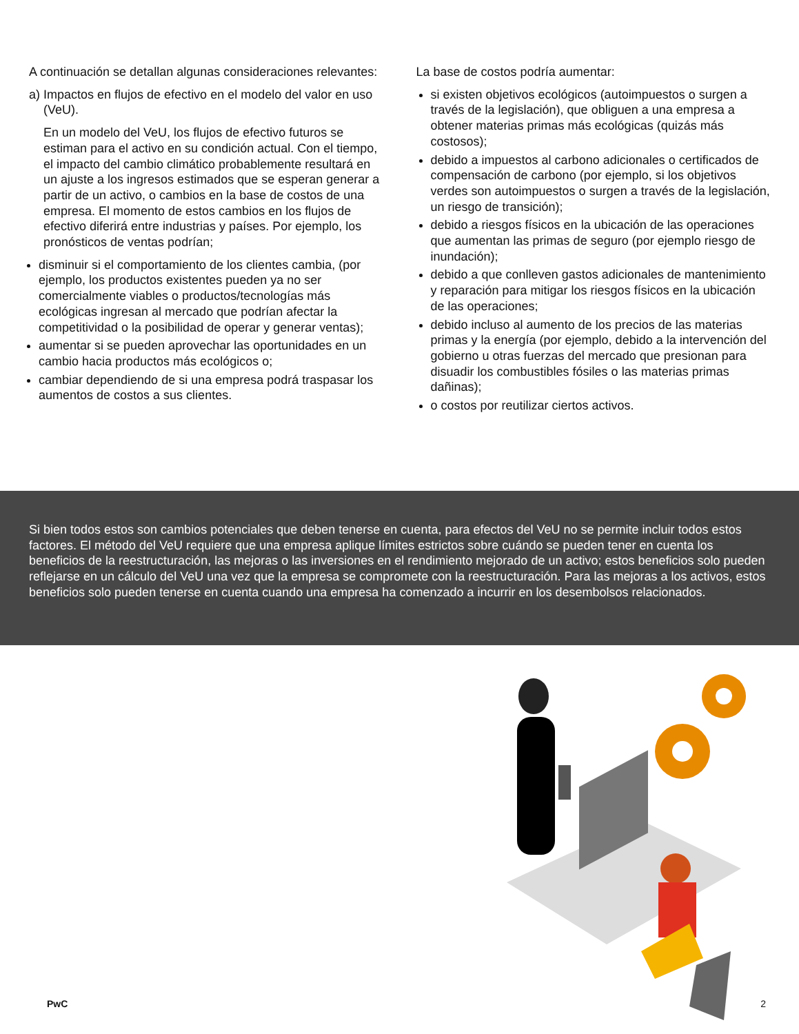A continuación se detallan algunas consideraciones relevantes:
a) Impactos en flujos de efectivo en el modelo del valor en uso (VeU).
En un modelo del VeU, los flujos de efectivo futuros se estiman para el activo en su condición actual. Con el tiempo, el impacto del cambio climático probablemente resultará en un ajuste a los ingresos estimados que se esperan generar a partir de un activo, o cambios en la base de costos de una empresa. El momento de estos cambios en los flujos de efectivo diferirá entre industrias y países. Por ejemplo, los pronósticos de ventas podrían;
disminuir si el comportamiento de los clientes cambia, (por ejemplo, los productos existentes pueden ya no ser comercialmente viables o productos/tecnologías más ecológicas ingresan al mercado que podrían afectar la competitividad o la posibilidad de operar y generar ventas);
aumentar si se pueden aprovechar las oportunidades en un cambio hacia productos más ecológicos o;
cambiar dependiendo de si una empresa podrá traspasar los aumentos de costos a sus clientes.
La base de costos podría aumentar:
si existen objetivos ecológicos (autoimpuestos o surgen a través de la legislación), que obliguen a una empresa a obtener materias primas más ecológicas (quizás más costosos);
debido a impuestos al carbono adicionales o certificados de compensación de carbono (por ejemplo, si los objetivos verdes son autoimpuestos o surgen a través de la legislación, un riesgo de transición);
debido a riesgos físicos en la ubicación de las operaciones que aumentan las primas de seguro (por ejemplo riesgo de inundación);
debido a que conlleven gastos adicionales de mantenimiento y reparación para mitigar los riesgos físicos en la ubicación de las operaciones;
debido incluso al aumento de los precios de las materias primas y la energía (por ejemplo, debido a la intervención del gobierno u otras fuerzas del mercado que presionan para disuadir los combustibles fósiles o las materias primas dañinas);
o costos por reutilizar ciertos activos.
Si bien todos estos son cambios potenciales que deben tenerse en cuenta, para efectos del VeU no se permite incluir todos estos factores. El método del VeU requiere que una empresa aplique límites estrictos sobre cuándo se pueden tener en cuenta los beneficios de la reestructuración, las mejoras o las inversiones en el rendimiento mejorado de un activo; estos beneficios solo pueden reflejarse en un cálculo del VeU una vez que la empresa se compromete con la reestructuración. Para las mejoras a los activos, estos beneficios solo pueden tenerse en cuenta cuando una empresa ha comenzado a incurrir en los desembolsos relacionados.
PwC 2